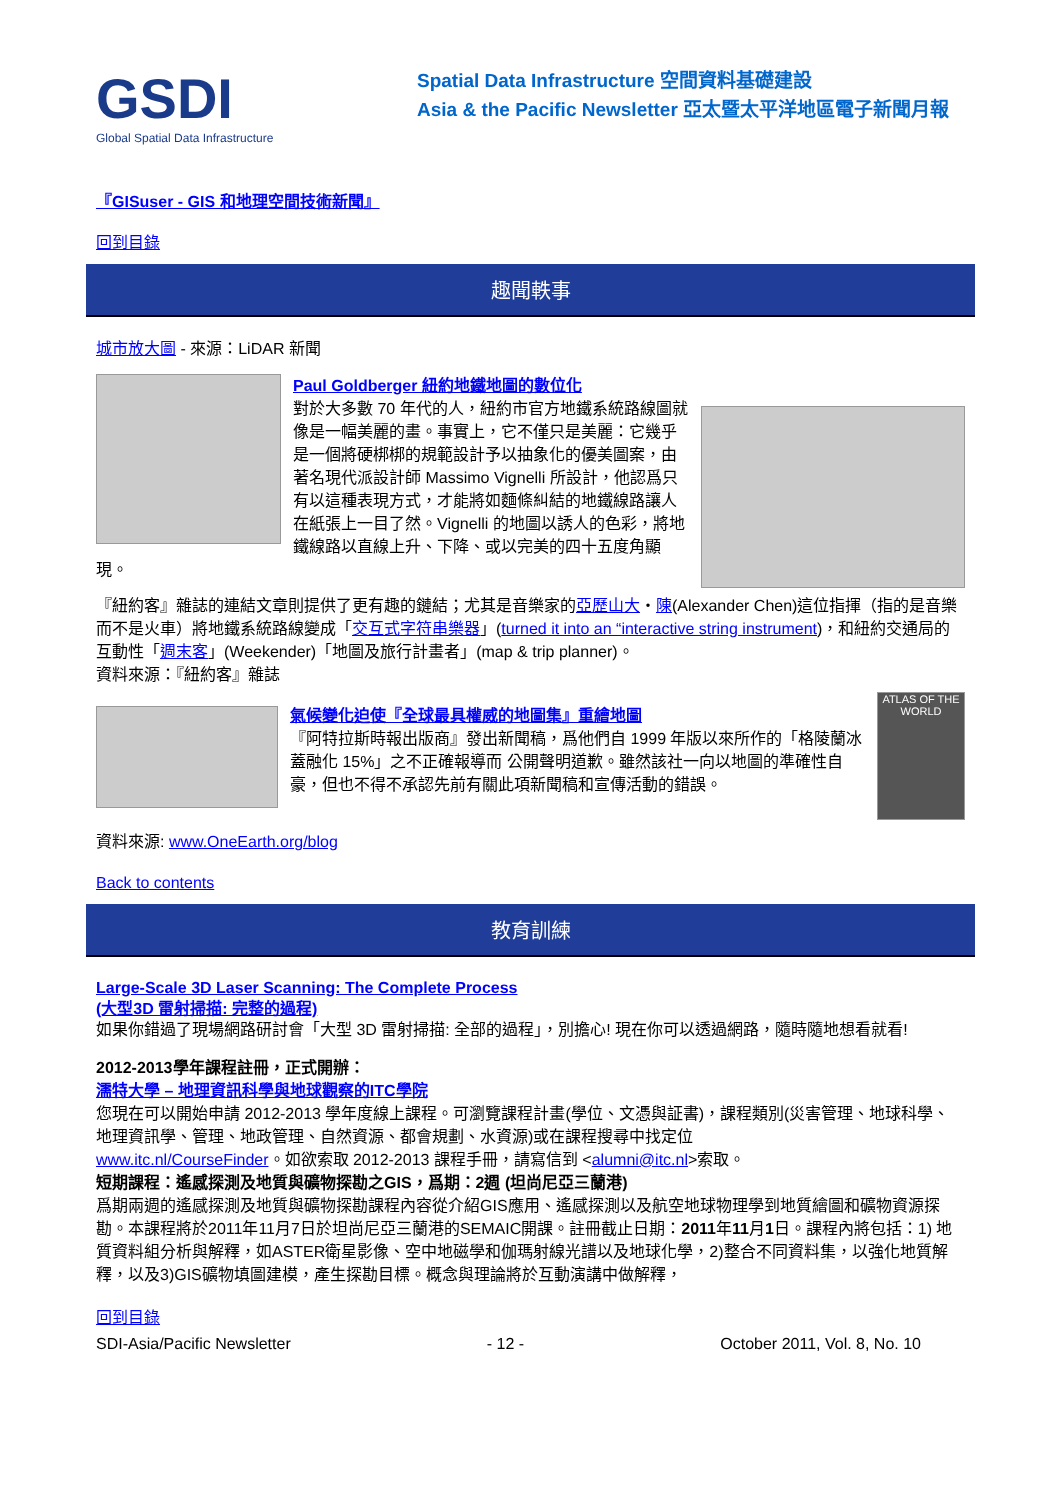GSDI
Global Spatial Data Infrastructure
Spatial Data Infrastructure 空間資料基礎建設
Asia & the Pacific Newsletter 亞太暨太平洋地區電子新聞月報
『GISuser - GIS 和地理空間技術新聞』
回到目錄
趣聞軼事
城市放大圖 - 來源：LiDAR 新聞
Paul Goldberger 紐約地鐵地圖的數位化
對於大多數 70 年代的人，紐約市官方地鐵系統路線圖就像是一幅美麗的畫。事實上，它不僅只是美麗：它幾乎是一個將硬梆梆的規範設計予以抽象化的優美圖案，由著名現代派設計師 Massimo Vignelli 所設計，他認爲只有以這種表現方式，才能將如麵條糾結的地鐵線路讓人在紙張上一目了然。Vignelli 的地圖以誘人的色彩，將地鐵線路以直線上升、下降、或以完美的四十五度角顯現。
『紐約客』雜誌的連結文章則提供了更有趣的鏈結；尤其是音樂家的亞歷山大・陳(Alexander Chen)這位指揮（指的是音樂而不是火車）將地鐵系統路線變成「交互式字符串樂器」(turned it into an “interactive string instrument)，和紐約交通局的互動性「週末客」(Weekender)「地圖及旅行計畫者」(map & trip planner)。
資料來源：『紐約客』雜誌
ATLAS OF THE WORLD
氣候變化迫使『全球最具權威的地圖集』重繪地圖
『阿特拉斯時報出版商』發出新聞稿，爲他們自 1999 年版以來所作的「格陵蘭冰蓋融化 15%」之不正確報導而 公開聲明道歉。雖然該社一向以地圖的準確性自豪，但也不得不承認先前有關此項新聞稿和宣傳活動的錯誤。
資料來源: www.OneEarth.org/blog
Back to contents
教育訓練
Large-Scale 3D Laser Scanning: The Complete Process
(大型3D 雷射掃描: 完整的過程)
如果你錯過了現場網路研討會「大型 3D 雷射掃描: 全部的過程」，別擔心! 現在你可以透過網路，隨時隨地想看就看!
2012-2013學年課程註冊，正式開辦：
濡特大學 – 地理資訊科學與地球觀察的ITC學院
您現在可以開始申請 2012-2013 學年度線上課程。可瀏覽課程計畫(學位、文憑與証書)，課程類別(災害管理、地球科學、地理資訊學、管理、地政管理、自然資源、都會規劃、水資源)或在課程搜尋中找定位
www.itc.nl/CourseFinder。如欲索取 2012-2013 課程手冊，請寫信到 <alumni@itc.nl>索取。
短期課程：遙感探測及地質與礦物探勘之GIS，爲期：2週 (坦尚尼亞三蘭港)
爲期兩週的遙感探測及地質與礦物探勘課程內容從介紹GIS應用、遙感探測以及航空地球物理學到地質繪圖和礦物資源探勘。本課程將於2011年11月7日於坦尚尼亞三蘭港的SEMAIC開課。註冊截止日期：2011年11月1日。課程內將包括：1) 地質資料組分析與解釋，如ASTER衛星影像、空中地磁學和伽瑪射線光譜以及地球化學，2)整合不同資料集，以強化地質解釋，以及3)GIS礦物填圖建模，產生探勘目標。概念與理論將於互動演講中做解釋，
回到目錄
SDI-Asia/Pacific Newsletter - 12 - October 2011, Vol. 8, No. 10